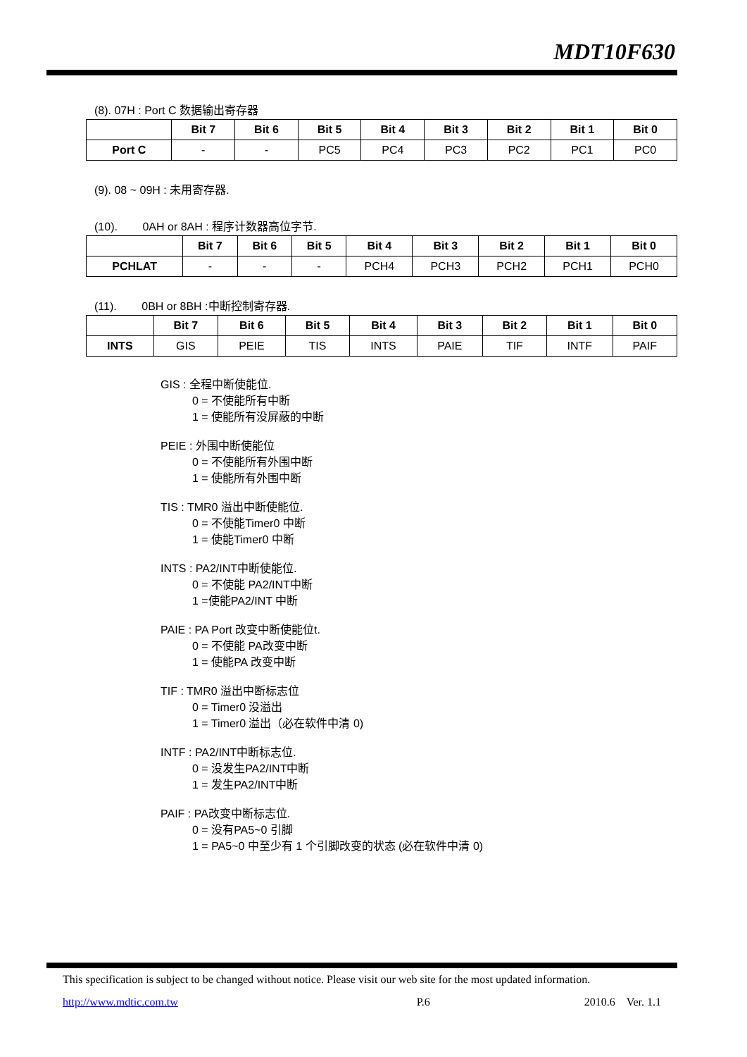MDT10F630
(8). 07H : Port C 数据输出寄存器
| | Bit 7 | Bit 6 | Bit 5 | Bit 4 | Bit 3 | Bit 2 | Bit 1 | Bit 0 |
| --- | --- | --- | --- | --- | --- | --- | --- | --- |
| Port C | - | - | PC5 | PC4 | PC3 | PC2 | PC1 | PC0 |
(9). 08 ~ 09H : 未用寄存器.
(10). 0AH or 8AH : 程序计数器高位字节.
| | Bit 7 | Bit 6 | Bit 5 | Bit 4 | Bit 3 | Bit 2 | Bit 1 | Bit 0 |
| --- | --- | --- | --- | --- | --- | --- | --- | --- |
| PCHLAT | - | - | - | PCH4 | PCH3 | PCH2 | PCH1 | PCH0 |
(11). 0BH or 8BH :中断控制寄存器.
| | Bit 7 | Bit 6 | Bit 5 | Bit 4 | Bit 3 | Bit 2 | Bit 1 | Bit 0 |
| --- | --- | --- | --- | --- | --- | --- | --- | --- |
| INTS | GIS | PEIE | TIS | INTS | PAIE | TIF | INTF | PAIF |
GIS : 全程中断使能位.
0 = 不使能所有中断
1 = 使能所有没屏蔽的中断
PEIE : 外围中断使能位
0 = 不使能所有外围中断
1 = 使能所有外围中断
TIS : TMR0 溢出中断使能位.
0 = 不使能Timer0 中断
1 = 使能Timer0 中断
INTS : PA2/INT中断使能位.
0 = 不使能 PA2/INT中断
1 =使能PA2/INT 中断
PAIE : PA Port 改变中断使能位t.
0 = 不使能 PA改变中断
1 = 使能PA 改变中断
TIF : TMR0 溢出中断标志位
0 = Timer0 没溢出
1 = Timer0 溢出（必在软件中清 0)
INTF : PA2/INT中断标志位.
0 = 没发生PA2/INT中断
1 = 发生PA2/INT中断
PAIF : PA改变中断标志位.
0 = 没有PA5~0 引脚
1 = PA5~0 中至少有 1 个引脚改变的状态 (必在软件中清 0)
This specification is subject to be changed without notice. Please visit our web site for the most updated information.
http://www.mdtic.com.tw P.6 2010.6 Ver. 1.1